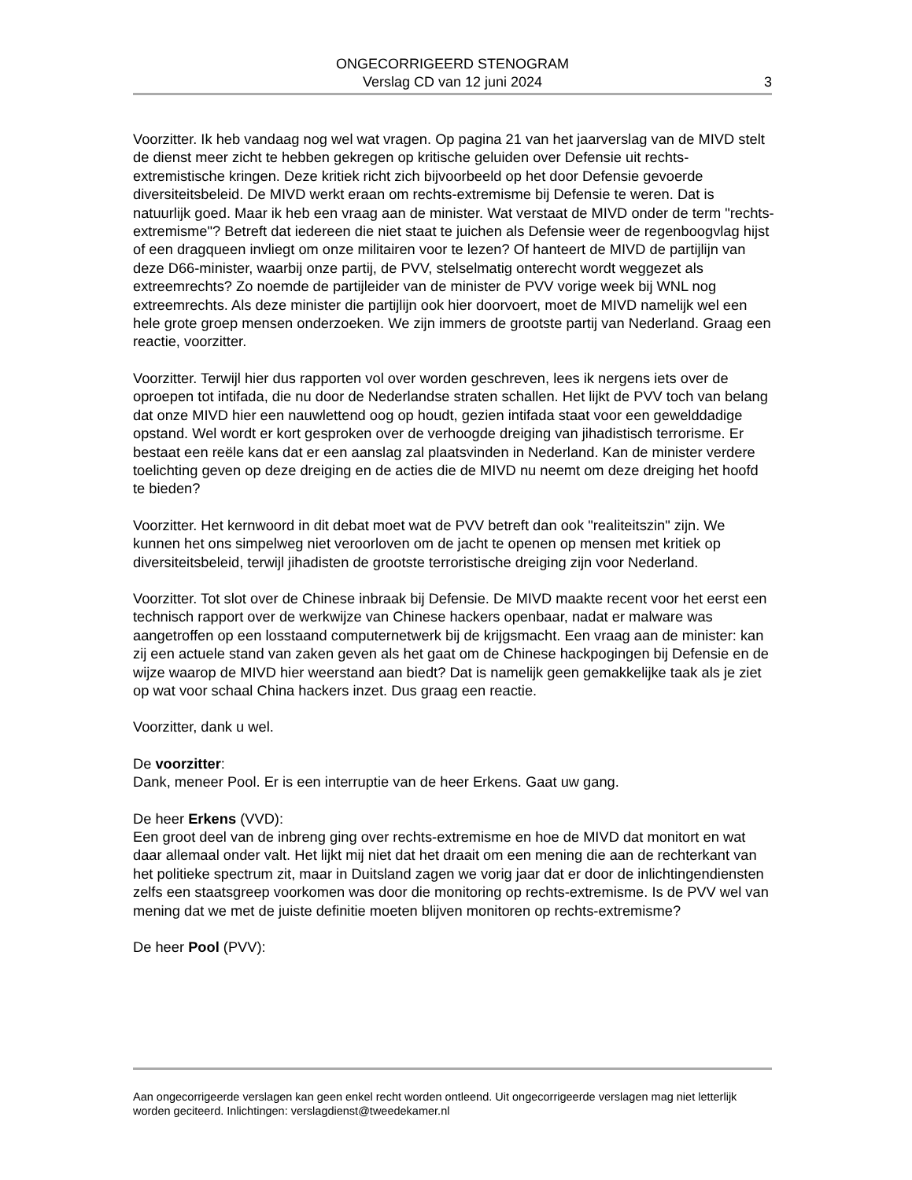ONGECORRIGEERD STENOGRAM
Verslag CD van 12 juni 2024
3
Voorzitter. Ik heb vandaag nog wel wat vragen. Op pagina 21 van het jaarverslag van de MIVD stelt de dienst meer zicht te hebben gekregen op kritische geluiden over Defensie uit rechts-extremistische kringen. Deze kritiek richt zich bijvoorbeeld op het door Defensie gevoerde diversiteitsbeleid. De MIVD werkt eraan om rechts-extremisme bij Defensie te weren. Dat is natuurlijk goed. Maar ik heb een vraag aan de minister. Wat verstaat de MIVD onder de term "rechts-extremisme"? Betreft dat iedereen die niet staat te juichen als Defensie weer de regenboogvlag hijst of een dragqueen invliegt om onze militairen voor te lezen? Of hanteert de MIVD de partijlijn van deze D66-minister, waarbij onze partij, de PVV, stelselmatig onterecht wordt weggezet als extreemrechts? Zo noemde de partijleider van de minister de PVV vorige week bij WNL nog extreemrechts. Als deze minister die partijlijn ook hier doorvoert, moet de MIVD namelijk wel een hele grote groep mensen onderzoeken. We zijn immers de grootste partij van Nederland. Graag een reactie, voorzitter.
Voorzitter. Terwijl hier dus rapporten vol over worden geschreven, lees ik nergens iets over de oproepen tot intifada, die nu door de Nederlandse straten schallen. Het lijkt de PVV toch van belang dat onze MIVD hier een nauwlettend oog op houdt, gezien intifada staat voor een gewelddadige opstand. Wel wordt er kort gesproken over de verhoogde dreiging van jihadistisch terrorisme. Er bestaat een reële kans dat er een aanslag zal plaatsvinden in Nederland. Kan de minister verdere toelichting geven op deze dreiging en de acties die de MIVD nu neemt om deze dreiging het hoofd te bieden?
Voorzitter. Het kernwoord in dit debat moet wat de PVV betreft dan ook "realiteitszin" zijn. We kunnen het ons simpelweg niet veroorloven om de jacht te openen op mensen met kritiek op diversiteitsbeleid, terwijl jihadisten de grootste terroristische dreiging zijn voor Nederland.
Voorzitter. Tot slot over de Chinese inbraak bij Defensie. De MIVD maakte recent voor het eerst een technisch rapport over de werkwijze van Chinese hackers openbaar, nadat er malware was aangetroffen op een losstaand computernetwerk bij de krijgsmacht. Een vraag aan de minister: kan zij een actuele stand van zaken geven als het gaat om de Chinese hackpogingen bij Defensie en de wijze waarop de MIVD hier weerstand aan biedt? Dat is namelijk geen gemakkelijke taak als je ziet op wat voor schaal China hackers inzet. Dus graag een reactie.
Voorzitter, dank u wel.
De voorzitter:
Dank, meneer Pool. Er is een interruptie van de heer Erkens. Gaat uw gang.
De heer Erkens (VVD):
Een groot deel van de inbreng ging over rechts-extremisme en hoe de MIVD dat monitort en wat daar allemaal onder valt. Het lijkt mij niet dat het draait om een mening die aan de rechterkant van het politieke spectrum zit, maar in Duitsland zagen we vorig jaar dat er door de inlichtingendiensten zelfs een staatsgreep voorkomen was door die monitoring op rechts-extremisme. Is de PVV wel van mening dat we met de juiste definitie moeten blijven monitoren op rechts-extremisme?
De heer Pool (PVV):
Aan ongecorrigeerde verslagen kan geen enkel recht worden ontleend. Uit ongecorrigeerde verslagen mag niet letterlijk worden geciteerd. Inlichtingen: verslagdienst@tweedekamer.nl